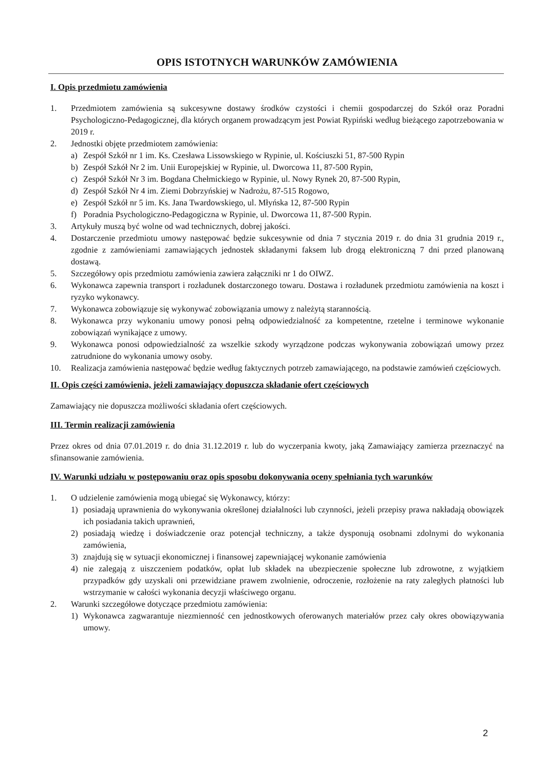OPIS ISTOTNYCH WARUNKÓW ZAMÓWIENIA
I. Opis przedmiotu zamówienia
1. Przedmiotem zamówienia są sukcesywne dostawy środków czystości i chemii gospodarczej do Szkół oraz Poradni Psychologiczno-Pedagogicznej, dla których organem prowadzącym jest Powiat Rypiński według bieżącego zapotrzebowania w 2019 r.
2. Jednostki objęte przedmiotem zamówienia:
a) Zespół Szkół nr 1 im. Ks. Czesława Lissowskiego w Rypinie, ul. Kościuszki 51, 87-500 Rypin
b) Zespół Szkół Nr 2 im. Unii Europejskiej w Rypinie, ul. Dworcowa 11, 87-500 Rypin,
c) Zespół Szkół Nr 3 im. Bogdana Chełmickiego w Rypinie, ul. Nowy Rynek 20, 87-500 Rypin,
d) Zespół Szkół Nr 4 im. Ziemi Dobrzyńskiej w Nadrożu, 87-515 Rogowo,
e) Zespół Szkół nr 5 im. Ks. Jana Twardowskiego, ul. Młyńska 12, 87-500 Rypin
f) Poradnia Psychologiczno-Pedagogiczna w Rypinie, ul. Dworcowa 11, 87-500 Rypin.
3. Artykuły muszą być wolne od wad technicznych, dobrej jakości.
4. Dostarczenie przedmiotu umowy następować będzie sukcesywnie od dnia 7 stycznia 2019 r. do dnia 31 grudnia 2019 r., zgodnie z zamówieniami zamawiających jednostek składanymi faksem lub drogą elektroniczną 7 dni przed planowaną dostawą.
5. Szczegółowy opis przedmiotu zamówienia zawiera załączniki nr 1 do OIWZ.
6. Wykonawca zapewnia transport i rozładunek dostarczonego towaru. Dostawa i rozładunek przedmiotu zamówienia na koszt i ryzyko wykonawcy.
7. Wykonawca zobowiązuje się wykonywać zobowiązania umowy z należytą starannością.
8. Wykonawca przy wykonaniu umowy ponosi pełną odpowiedzialność za kompetentne, rzetelne i terminowe wykonanie zobowiązań wynikające z umowy.
9. Wykonawca ponosi odpowiedzialność za wszelkie szkody wyrządzone podczas wykonywania zobowiązań umowy przez zatrudnione do wykonania umowy osoby.
10. Realizacja zamówienia następować będzie według faktycznych potrzeb zamawiającego, na podstawie zamówień częściowych.
II. Opis części zamówienia, jeżeli zamawiający dopuszcza składanie ofert częściowych
Zamawiający nie dopuszcza możliwości składania ofert częściowych.
III. Termin realizacji zamówienia
Przez okres od dnia 07.01.2019 r. do dnia 31.12.2019 r. lub do wyczerpania kwoty, jaką Zamawiający zamierza przeznaczyć na sfinansowanie zamówienia.
IV. Warunki udziału w postępowaniu oraz opis sposobu dokonywania oceny spełniania tych warunków
1. O udzielenie zamówienia mogą ubiegać się Wykonawcy, którzy:
1) posiadają uprawnienia do wykonywania określonej działalności lub czynności, jeżeli przepisy prawa nakładają obowiązek ich posiadania takich uprawnień,
2) posiadają wiedzę i doświadczenie oraz potencjał techniczny, a także dysponują osobnami zdolnymi do wykonania zamówienia,
3) znajdują się w sytuacji ekonomicznej i finansowej zapewniającej wykonanie zamówienia
4) nie zalegają z uiszczeniem podatków, opłat lub składek na ubezpieczenie społeczne lub zdrowotne, z wyjątkiem przypadków gdy uzyskali oni przewidziane prawem zwolnienie, odroczenie, rozłożenie na raty zaległych płatności lub wstrzymanie w całości wykonania decyzji właściwego organu.
2. Warunki szczegółowe dotyczące przedmiotu zamówienia:
1) Wykonawca zagwarantuje niezmienność cen jednostkowych oferowanych materiałów przez cały okres obowiązywania umowy.
2